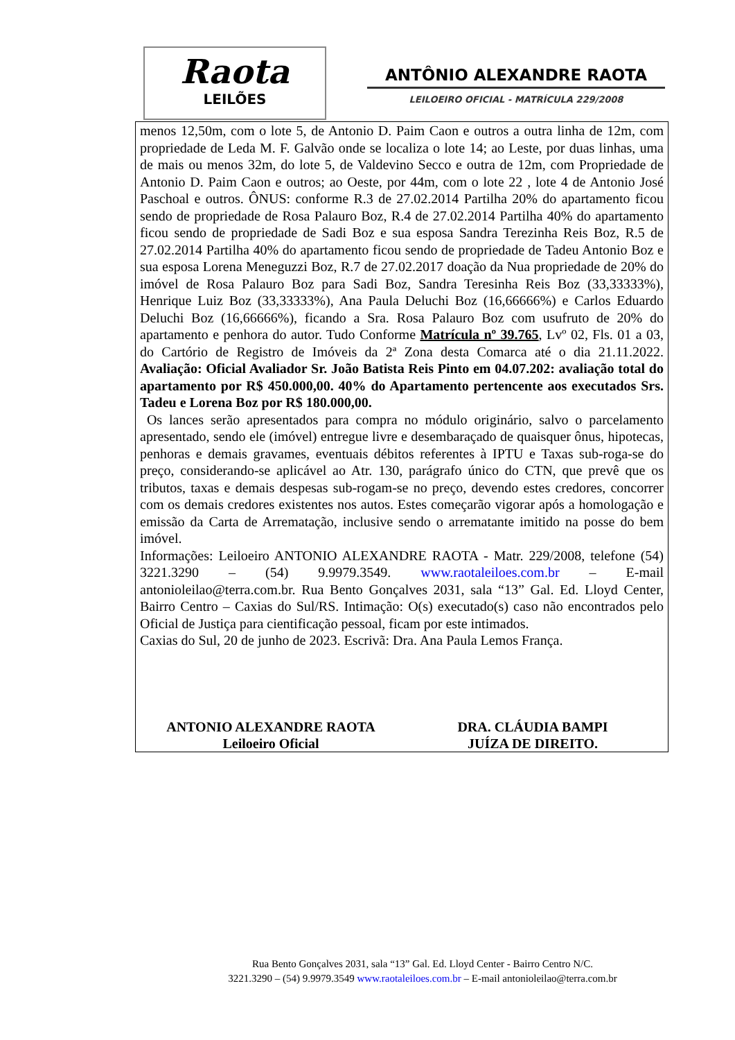Raota
LEILÕES
ANTÔNIO ALEXANDRE RAOTA
LEILOEIRO OFICIAL - MATRÍCULA 229/2008
menos 12,50m, com o lote 5, de Antonio D. Paim Caon e outros a outra linha de 12m, com propriedade de Leda M. F. Galvão onde se localiza o lote 14; ao Leste, por duas linhas, uma de mais ou menos 32m, do lote 5, de Valdevino Secco e outra de 12m, com Propriedade de Antonio D. Paim Caon e outros; ao Oeste, por 44m, com o lote 22 , lote 4 de Antonio José Paschoal e outros. ÔNUS: conforme R.3 de 27.02.2014 Partilha 20% do apartamento ficou sendo de propriedade de Rosa Palauro Boz, R.4 de 27.02.2014 Partilha 40% do apartamento ficou sendo de propriedade de Sadi Boz e sua esposa Sandra Terezinha Reis Boz, R.5 de 27.02.2014 Partilha 40% do apartamento ficou sendo de propriedade de Tadeu Antonio Boz e sua esposa Lorena Meneguzzi Boz, R.7 de 27.02.2017 doação da Nua propriedade de 20% do imóvel de Rosa Palauro Boz para Sadi Boz, Sandra Teresinha Reis Boz (33,33333%), Henrique Luiz Boz (33,33333%), Ana Paula Deluchi Boz (16,66666%) e Carlos Eduardo Deluchi Boz (16,66666%), ficando a Sra. Rosa Palauro Boz com usufruto de 20% do apartamento e penhora do autor. Tudo Conforme Matrícula nº 39.765, Lvº 02, Fls. 01 a 03, do Cartório de Registro de Imóveis da 2ª Zona desta Comarca até o dia 21.11.2022. Avaliação: Oficial Avaliador Sr. João Batista Reis Pinto em 04.07.202: avaliação total do apartamento por R$ 450.000,00. 40% do Apartamento pertencente aos executados Srs. Tadeu e Lorena Boz por R$ 180.000,00.
Os lances serão apresentados para compra no módulo originário, salvo o parcelamento apresentado, sendo ele (imóvel) entregue livre e desembaraçado de quaisquer ônus, hipotecas, penhoras e demais gravames, eventuais débitos referentes à IPTU e Taxas sub-roga-se do preço, considerando-se aplicável ao Atr. 130, parágrafo único do CTN, que prevê que os tributos, taxas e demais despesas sub-rogam-se no preço, devendo estes credores, concorrer com os demais credores existentes nos autos. Estes começarão vigorar após a homologação e emissão da Carta de Arrematação, inclusive sendo o arrematante imitido na posse do bem imóvel.
Informações: Leiloeiro ANTONIO ALEXANDRE RAOTA - Matr. 229/2008, telefone (54) 3221.3290 – (54) 9.9979.3549. www.raotaleiloes.com.br – E-mail antonioleilao@terra.com.br. Rua Bento Gonçalves 2031, sala “13” Gal. Ed. Lloyd Center, Bairro Centro – Caxias do Sul/RS. Intimação: O(s) executado(s) caso não encontrados pelo Oficial de Justiça para cientificação pessoal, ficam por este intimados.
Caxias do Sul, 20 de junho de 2023. Escrivã: Dra. Ana Paula Lemos França.
ANTONIO ALEXANDRE RAOTA
Leiloeiro Oficial
DRA. CLÁUDIA BAMPI
JUÍZA DE DIREITO.
Rua Bento Gonçalves 2031, sala “13” Gal. Ed. Lloyd Center - Bairro Centro N/C.
3221.3290 – (54) 9.9979.3549 www.raotaleiloes.com.br – E-mail antonioleilao@terra.com.br